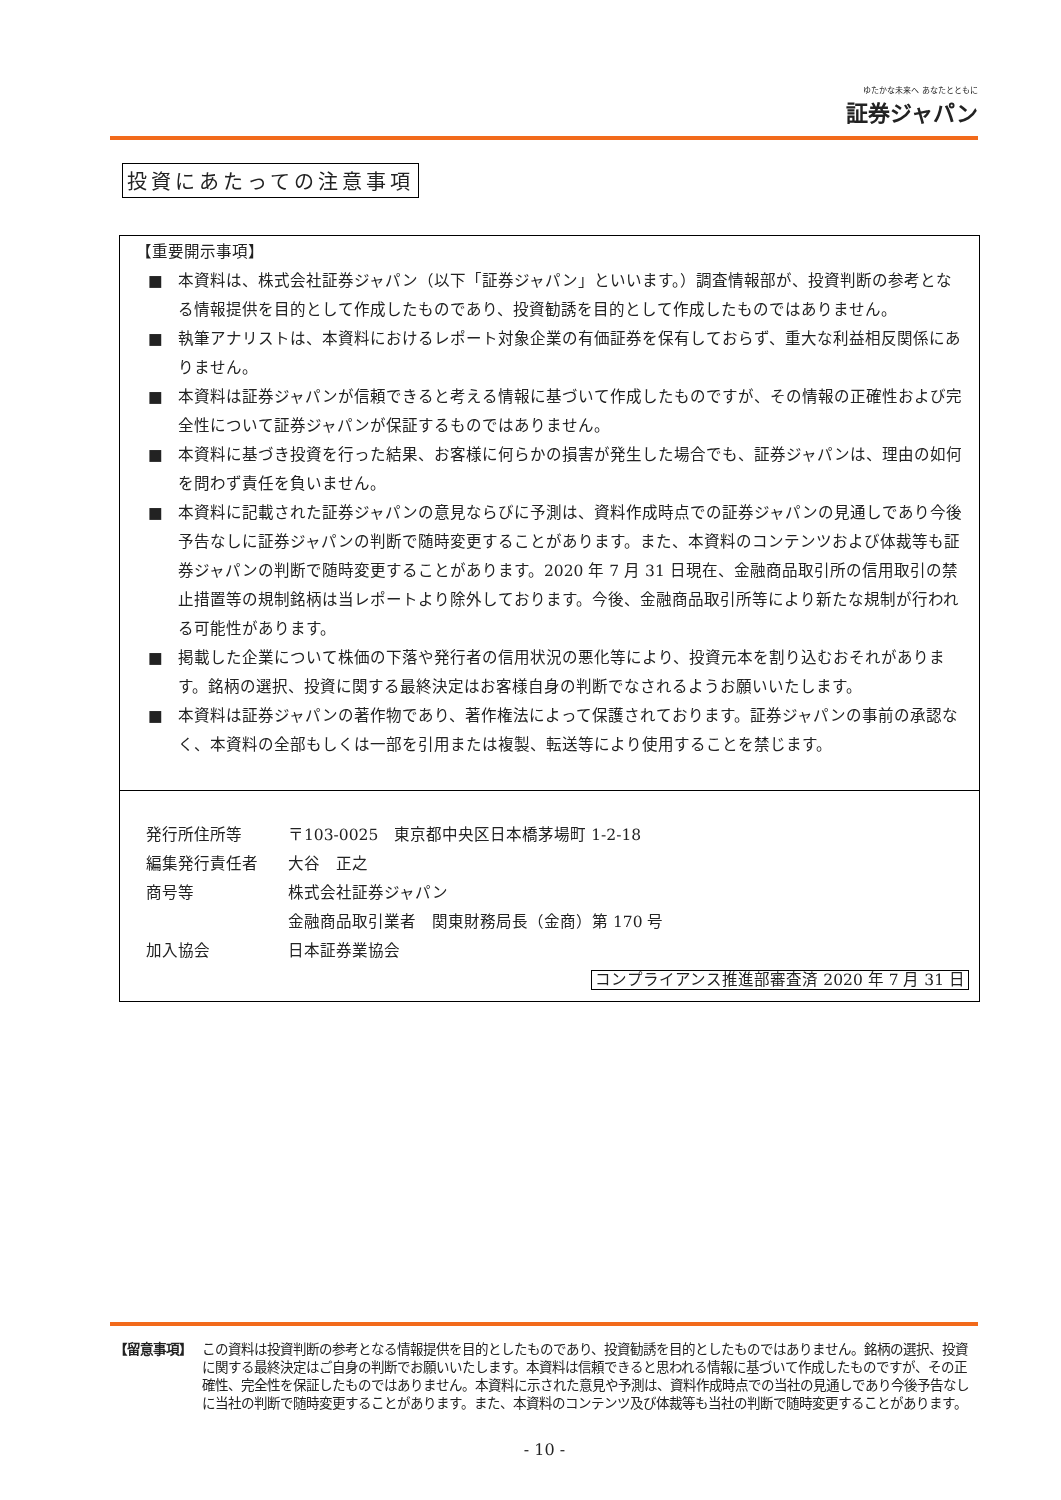ゆたかな未来へ あなたとともに 証券ジャパン
投資にあたっての注意事項
【重要開示事項】
■ 本資料は、株式会社証券ジャパン（以下「証券ジャパン」といいます。）調査情報部が、投資判断の参考となる情報提供を目的として作成したものであり、投資勧誘を目的として作成したものではありません。
■ 執筆アナリストは、本資料におけるレポート対象企業の有価証券を保有しておらず、重大な利益相反関係にありません。
■ 本資料は証券ジャパンが信頼できると考える情報に基づいて作成したものですが、その情報の正確性および完全性について証券ジャパンが保証するものではありません。
■ 本資料に基づき投資を行った結果、お客様に何らかの損害が発生した場合でも、証券ジャパンは、理由の如何を問わず責任を負いません。
■ 本資料に記載された証券ジャパンの意見ならびに予測は、資料作成時点での証券ジャパンの見通しであり今後予告なしに証券ジャパンの判断で随時変更することがあります。また、本資料のコンテンツおよび体裁等も証券ジャパンの判断で随時変更することがあります。2020 年 7 月 31 日現在、金融商品取引所の信用取引の禁止措置等の規制銘柄は当レポートより除外しております。今後、金融商品取引所等により新たな規制が行われる可能性があります。
■ 掲載した企業について株価の下落や発行者の信用状況の悪化等により、投資元本を割り込むおそれがあります。銘柄の選択、投資に関する最終決定はお客様自身の判断でなされるようお願いいたします。
■ 本資料は証券ジャパンの著作物であり、著作権法によって保護されております。証券ジャパンの事前の承認なく、本資料の全部もしくは一部を引用または複製、転送等により使用することを禁じます。
発行所住所等 〒103-0025　東京都中央区日本橋茅場町 1-2-18
編集発行責任者 大谷　正之
商号等 株式会社証券ジャパン
金融商品取引業者　関東財務局長（金商）第 170 号
加入協会 日本証券業協会
コンプライアンス推進部審査済 2020 年 7 月 31 日
【留意事項】 この資料は投資判断の参考となる情報提供を目的としたものであり、投資勧誘を目的としたものではありません。銘柄の選択、投資に関する最終決定はご自身の判断でお願いいたします。本資料は信頼できると思われる情報に基づいて作成したものですが、その正確性、完全性を保証したものではありません。本資料に示された意見や予測は、資料作成時点での当社の見通しであり今後予告なしに当社の判断で随時変更することがあります。また、本資料のコンテンツ及び体裁等も当社の判断で随時変更することがあります。
- 10 -